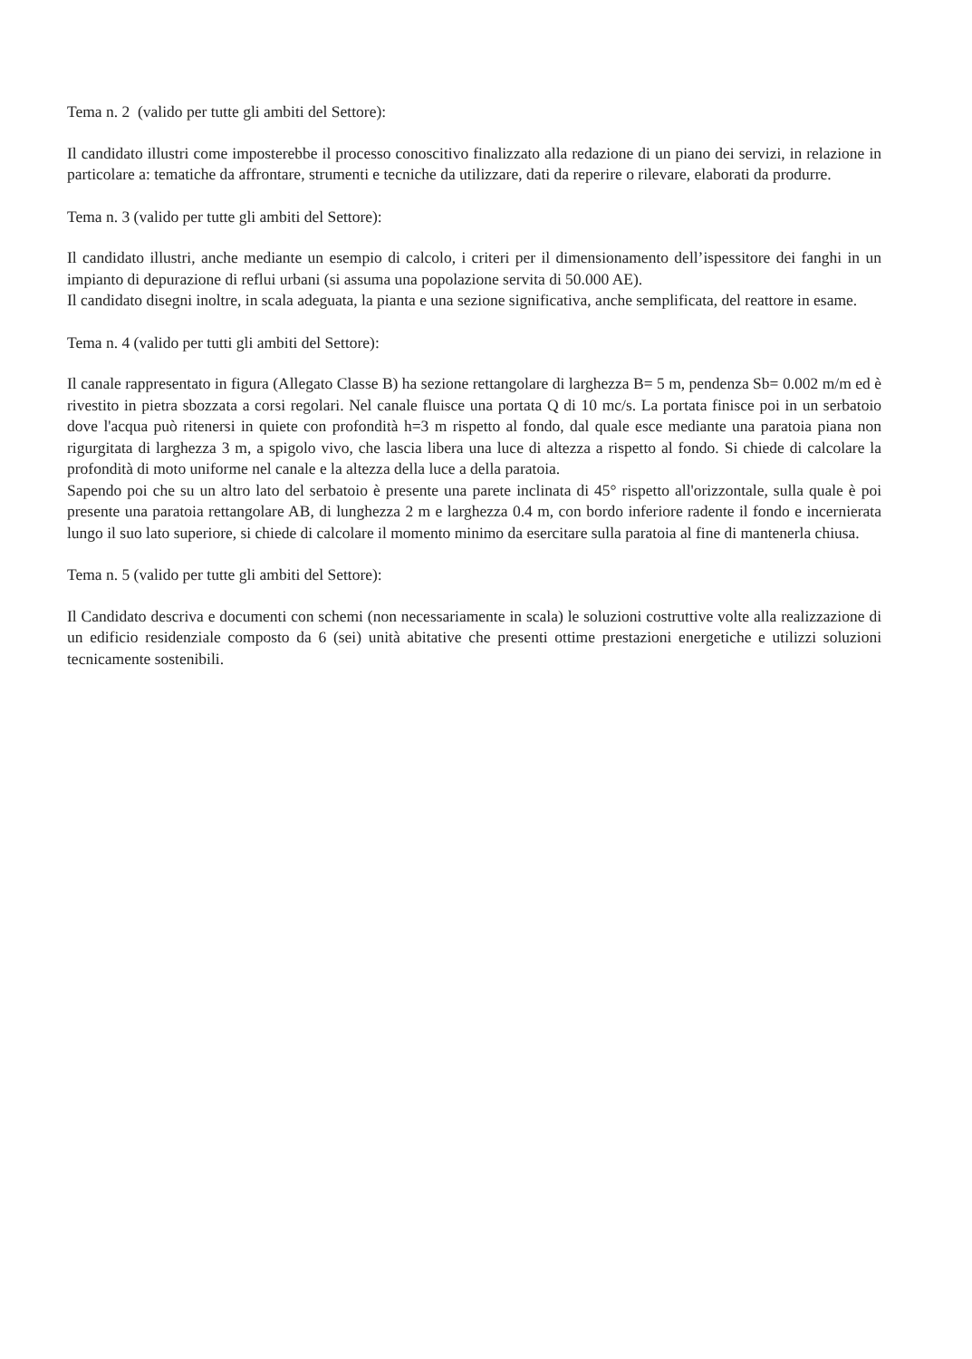Tema n. 2 (valido per tutte gli ambiti del Settore):
Il candidato illustri come imposterebbe il processo conoscitivo finalizzato alla redazione di un piano dei servizi, in relazione in particolare a: tematiche da affrontare, strumenti e tecniche da utilizzare, dati da reperire o rilevare, elaborati da produrre.
Tema n. 3 (valido per tutte gli ambiti del Settore):
Il candidato illustri, anche mediante un esempio di calcolo, i criteri per il dimensionamento dell’ispessitore dei fanghi in un impianto di depurazione di reflui urbani (si assuma una popolazione servita di 50.000 AE).
Il candidato disegni inoltre, in scala adeguata, la pianta e una sezione significativa, anche semplificata, del reattore in esame.
Tema n. 4 (valido per tutti gli ambiti del Settore):
Il canale rappresentato in figura (Allegato Classe B) ha sezione rettangolare di larghezza B= 5 m, pendenza Sb= 0.002 m/m ed è rivestito in pietra sbozzata a corsi regolari. Nel canale fluisce una portata Q di 10 mc/s. La portata finisce poi in un serbatoio dove l'acqua può ritenersi in quiete con profondità h=3 m rispetto al fondo, dal quale esce mediante una paratoia piana non rigurgitata di larghezza 3 m, a spigolo vivo, che lascia libera una luce di altezza a rispetto al fondo. Si chiede di calcolare la profondità di moto uniforme nel canale e la altezza della luce a della paratoia.
Sapendo poi che su un altro lato del serbatoio è presente una parete inclinata di 45° rispetto all'orizzontale, sulla quale è poi presente una paratoia rettangolare AB, di lunghezza 2 m e larghezza 0.4 m, con bordo inferiore radente il fondo e incernierata lungo il suo lato superiore, si chiede di calcolare il momento minimo da esercitare sulla paratoia al fine di mantenerla chiusa.
Tema n. 5 (valido per tutte gli ambiti del Settore):
Il Candidato descriva e documenti con schemi (non necessariamente in scala) le soluzioni costruttive volte alla realizzazione di un edificio residenziale composto da 6 (sei) unità abitative che presenti ottime prestazioni energetiche e utilizzi soluzioni tecnicamente sostenibili.